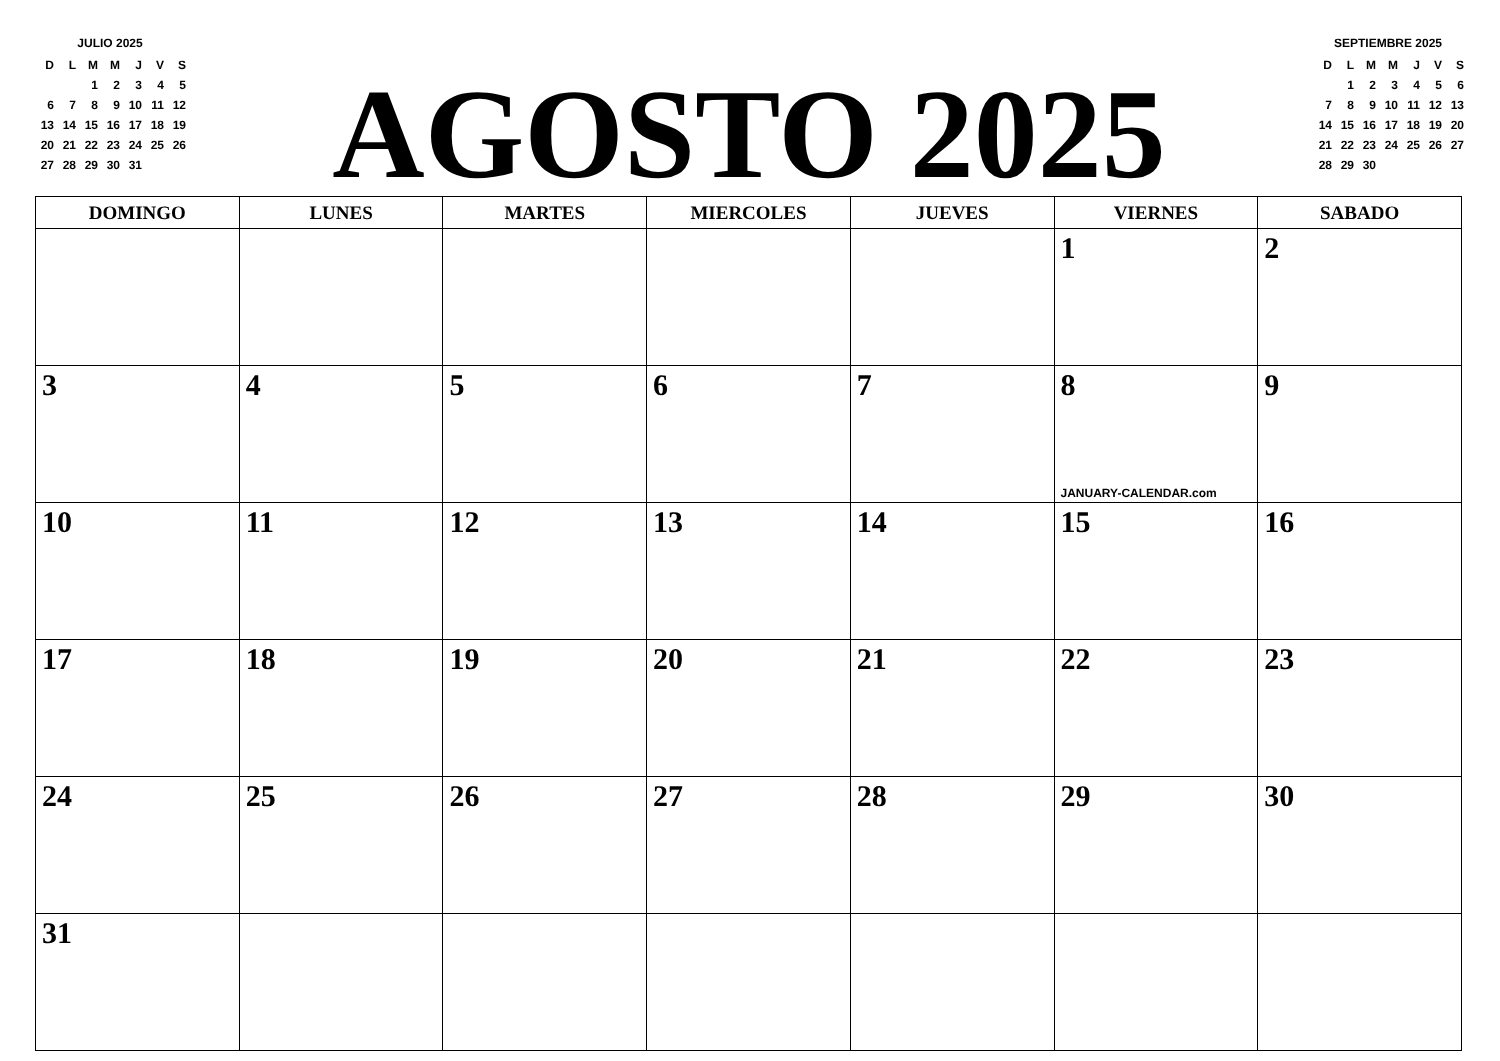JULIO 2025
| D | L | M | M | J | V | S |
| | | 1 | 2 | 3 | 4 | 5 |
| 6 | 7 | 8 | 9 | 10 | 11 | 12 |
| 13 | 14 | 15 | 16 | 17 | 18 | 19 |
| 20 | 21 | 22 | 23 | 24 | 25 | 26 |
| 27 | 28 | 29 | 30 | 31 | | |
AGOSTO 2025
SEPTIEMBRE 2025
| D | L | M | M | J | V | S |
| | 1 | 2 | 3 | 4 | 5 | 6 |
| 7 | 8 | 9 | 10 | 11 | 12 | 13 |
| 14 | 15 | 16 | 17 | 18 | 19 | 20 |
| 21 | 22 | 23 | 24 | 25 | 26 | 27 |
| 28 | 29 | 30 | | | | |
| DOMINGO | LUNES | MARTES | MIERCOLES | JUEVES | VIERNES | SABADO |
| --- | --- | --- | --- | --- | --- | --- |
| | | | | | 1 | 2 |
| 3 | 4 | 5 | 6 | 7 | 8 JANUARY-CALENDAR.com | 9 |
| 10 | 11 | 12 | 13 | 14 | 15 | 16 |
| 17 | 18 | 19 | 20 | 21 | 22 | 23 |
| 24 | 25 | 26 | 27 | 28 | 29 | 30 |
| 31 | | | | | | |